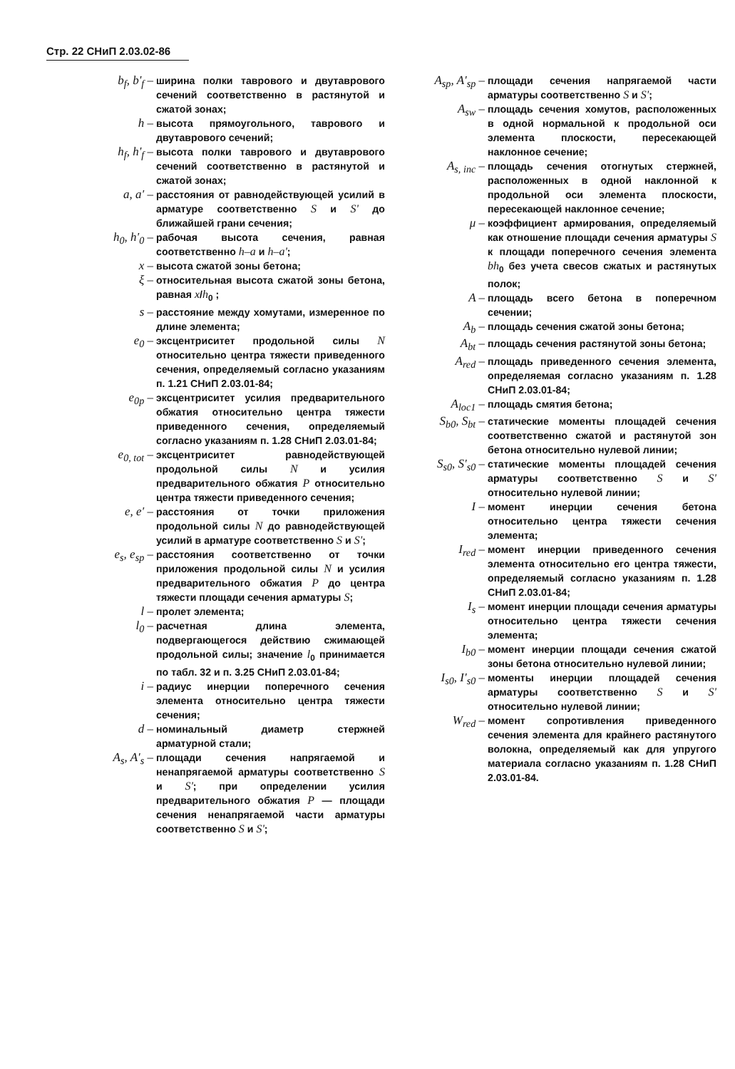Стр. 22 СНиП 2.03.02-86
b<sub>f</sub>, b'<sub>f</sub> –
ширина полки таврового и двутаврового сечений соответственно в растянутой и сжатой зонах;
h –
высота прямоугольного, таврового и двутаврового сечений;
h<sub>f</sub>, h'<sub>f</sub> –
высота полки таврового и двутаврового сечений соответственно в растянутой и сжатой зонах;
a, a' –
расстояния от равнодействующей усилий в арматуре соответственно S и S' до ближайшей грани сечения;
h<sub>0</sub>, h'<sub>0</sub> –
рабочая высота сечения, равная соответственно h–a и h–a';
x –
высота сжатой зоны бетона;
ξ –
относительная высота сжатой зоны бетона, равная x/h<sub>0</sub> ;
s –
расстояние между хомутами, измеренное по длине элемента;
e<sub>0</sub> –
эксцентриситет продольной силы N относительно центра тяжести приведенного сечения, определяемый согласно указаниям п. 1.21 СНиП 2.03.01-84;
e<sub>0p</sub> –
эксцентриситет усилия предварительного обжатия относительно центра тяжести приведенного сечения, определяемый согласно указаниям п. 1.28 СНиП 2.03.01-84;
e<sub>0, tot</sub> –
эксцентриситет равнодействующей продольной силы N и усилия предварительного обжатия P относительно центра тяжести приведенного сечения;
e, e' –
расстояния от точки приложения продольной силы N до равнодействующей усилий в арматуре соответственно S и S';
e<sub>s</sub>, e<sub>sp</sub> –
расстояния соответственно от точки приложения продольной силы N и усилия предварительного обжатия P до центра тяжести площади сечения арматуры S;
l –
пролет элемента;
l<sub>0</sub> –
расчетная длина элемента, подвергающегося действию сжимающей продольной силы; значение l<sub>0</sub> принимается по табл. 32 и п. 3.25 СНиП 2.03.01-84;
i –
радиус инерции поперечного сечения элемента относительно центра тяжести сечения;
d –
номинальный диаметр стержней арматурной стали;
A<sub>s</sub>, A'<sub>s</sub> –
площади сечения напрягаемой и ненапрягаемой арматуры соответственно S и S'; при определении усилия предварительного обжатия P — площади сечения ненапрягаемой части арматуры соответственно S и S';
A<sub>sp</sub>, A'<sub>sp</sub> –
площади сечения напрягаемой части арматуры соответственно S и S';
A<sub>sw</sub> –
площадь сечения хомутов, расположенных в одной нормальной к продольной оси элемента плоскости, пересекающей наклонное сечение;
A<sub>s, inc</sub> –
площадь сечения отогнутых стержней, расположенных в одной наклонной к продольной оси элемента плоскости, пересекающей наклонное сечение;
μ –
коэффициент армирования, определяемый как отношение площади сечения арматуры S к площади поперечного сечения элемента bh<sub>0</sub> без учета свесов сжатых и растянутых полок;
A –
площадь всего бетона в поперечном сечении;
A<sub>b</sub> –
площадь сечения сжатой зоны бетона;
A<sub>bt</sub> –
площадь сечения растянутой зоны бетона;
A<sub>red</sub> –
площадь приведенного сечения элемента, определяемая согласно указаниям п. 1.28 СНиП 2.03.01-84;
A<sub>loc1</sub> –
площадь смятия бетона;
S<sub>b0</sub>, S<sub>bt</sub> –
статические моменты площадей сечения соответственно сжатой и растянутой зон бетона относительно нулевой линии;
S<sub>s0</sub>, S'<sub>s0</sub> –
статические моменты площадей сечения арматуры соответственно S и S' относительно нулевой линии;
I –
момент инерции сечения бетона относительно центра тяжести сечения элемента;
I<sub>red</sub> –
момент инерции приведенного сечения элемента относительно его центра тяжести, определяемый согласно указаниям п. 1.28 СНиП 2.03.01-84;
I<sub>s</sub> –
момент инерции площади сечения арматуры относительно центра тяжести сечения элемента;
I<sub>b0</sub> –
момент инерции площади сечения сжатой зоны бетона относительно нулевой линии;
I<sub>s0</sub>, I'<sub>s0</sub> –
моменты инерции площадей сечения арматуры соответственно S и S' относительно нулевой линии;
W<sub>red</sub> –
момент сопротивления приведенного сечения элемента для крайнего растянутого волокна, определяемый как для упругого материала согласно указаниям п. 1.28 СНиП 2.03.01-84.